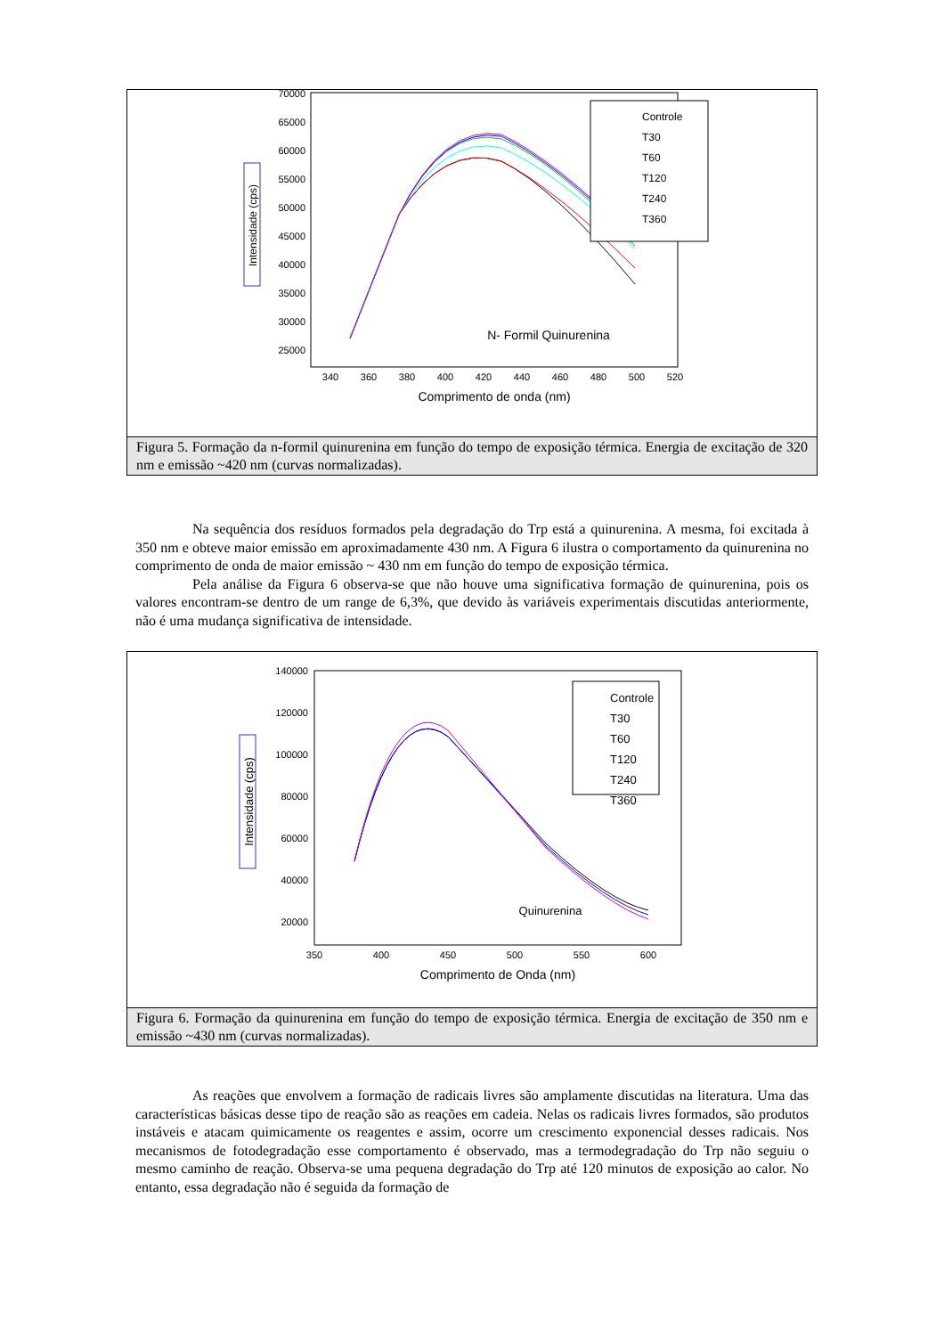70000
65000
60000
55000
50000
45000
40000
35000
30000
25000
340
360
380
400
420
440
460
480
500
520
Comprimento de onda (nm)
Intensidade (cps)
N- Formil Quinurenina
Controle
T30
T60
T120
T240
T360
Figura 5. Formação da n-formil quinurenina em função do tempo de exposição térmica. Energia de excitação de 320 nm e emissão ~420 nm (curvas normalizadas).
Na sequência dos resíduos formados pela degradação do Trp está a quinurenina. A mesma, foi excitada à 350 nm e obteve maior emissão em aproximadamente 430 nm. A Figura 6 ilustra o comportamento da quinurenina no comprimento de onda de maior emissão ~ 430 nm em função do tempo de exposição térmica.
Pela análise da Figura 6 observa-se que não houve uma significativa formação de quinurenina, pois os valores encontram-se dentro de um range de 6,3%, que devido às variáveis experimentais discutidas anteriormente, não é uma mudança significativa de intensidade.
140000
120000
100000
80000
60000
40000
20000
350
400
450
500
550
600
Comprimento de Onda (nm)
Intensidade (cps)
Quinurenina
Controle
T30
T60
T120
T240
T360
Figura 6. Formação da quinurenina em função do tempo de exposição térmica. Energia de excitação de 350 nm e emissão ~430 nm (curvas normalizadas).
As reações que envolvem a formação de radicais livres são amplamente discutidas na literatura. Uma das características básicas desse tipo de reação são as reações em cadeia. Nelas os radicais livres formados, são produtos instáveis e atacam quimicamente os reagentes e assim, ocorre um crescimento exponencial desses radicais. Nos mecanismos de fotodegradação esse comportamento é observado, mas a termodegradação do Trp não seguiu o mesmo caminho de reação. Observa-se uma pequena degradação do Trp até 120 minutos de exposição ao calor. No entanto, essa degradação não é seguida da formação de